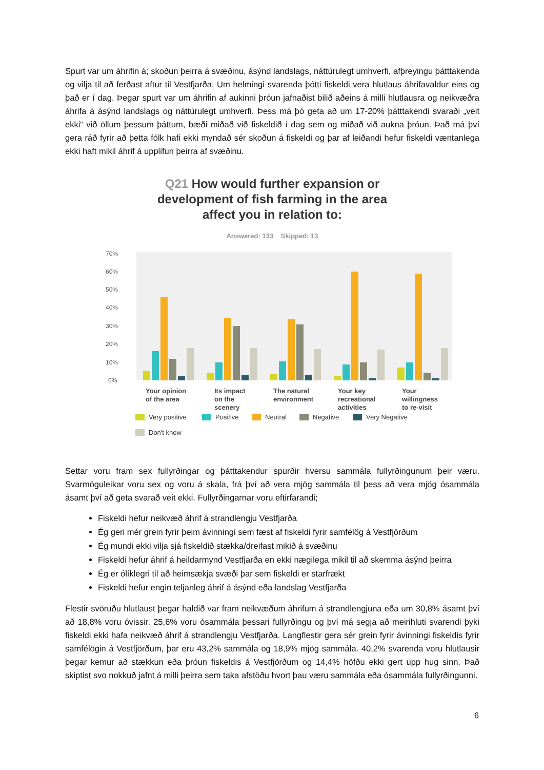Spurt var um áhrifin á; skoðun þeirra á svæðinu, ásýnd landslags, náttúrulegt umhverfi, afþreyingu þátttakenda og vilja til að ferðast aftur til Vestfjarða. Um helmingi svarenda þótti fiskeldi vera hlutlaus áhrifavaldur eins og það er í dag. Þegar spurt var um áhrifin af aukinni þróun jafnaðist bilið aðeins á milli hlutlausra og neikvæðra áhrifa á ásýnd landslags og náttúrulegt umhverfi. Þess má þó geta að um 17-20% þátttakendi svaraði „veit ekki“ við öllum þessum þáttum, bæði miðað við fiskeldið í dag sem og miðað við aukna þróun. Það má því gera ráð fyrir að þetta fólk hafi ekki myndað sér skoðun á fiskeldi og þar af leiðandi hefur fiskeldi væntanlega ekki haft mikil áhrif á upplifun þeirra af svæðinu.
Q21 How would further expansion or
development of fish farming in the area
affect you in relation to:
Answered: 133 Skipped: 13
0%
10%
20%
30%
40%
50%
60%
70%
Your opinion
of the area
Its impact
on the
scenery
The natural
environment
Your key
recreational
activities
Your
willingness
to re-visit
Very positive
Positive
Neutral
Negative
Very Negative
Don't know
Settar voru fram sex fullyrðingar og þátttakendur spurðir hversu sammála fullyrðingunum þeir væru. Svarmöguleikar voru sex og voru á skala, frá því að vera mjög sammála til þess að vera mjög ósammála ásamt því að geta svarað veit ekki. Fullyrðingarnar voru eftirfarandi;
Fiskeldi hefur neikvæð áhrif á strandlengju Vestfjarða
Ég geri mér grein fyrir þeim ávinningi sem fæst af fiskeldi fyrir samfélög á Vestfjörðum
Ég mundi ekki vilja sjá fiskeldið stækka/dreifast mikið á svæðinu
Fiskeldi hefur áhrif á heildarmynd Vestfjarða en ekki nægilega mikil til að skemma ásýnd þeirra
Ég er ólíklegri til að heimsækja svæði þar sem fiskeldi er starfrækt
Fiskeldi hefur engin teljanleg áhrif á ásýnd eða landslag Vestfjarða
Flestir svöruðu hlutlaust þegar haldið var fram neikvæðum áhrifum á strandlengjuna eða um 30,8% ásamt því að 18,8% voru óvissir. 25,6% voru ósammála þessari fullyrðingu og því má segja að meirihluti svarendi þyki fiskeldi ekki hafa neikvæð áhrif á strandlengju Vestfjarða. Langflestir gera sér grein fyrir ávinningi fiskeldis fyrir samfélögin á Vestfjörðum, þar eru 43,2% sammála og 18,9% mjög sammála. 40,2% svarenda voru hlutlausir þegar kemur að stækkun eða þróun fiskeldis á Vestfjörðum og 14,4% höfðu ekki gert upp hug sinn. Það skiptist svo nokkuð jafnt á milli þeirra sem taka afstöðu hvort þau væru sammála eða ósammála fullyrðingunni.
6